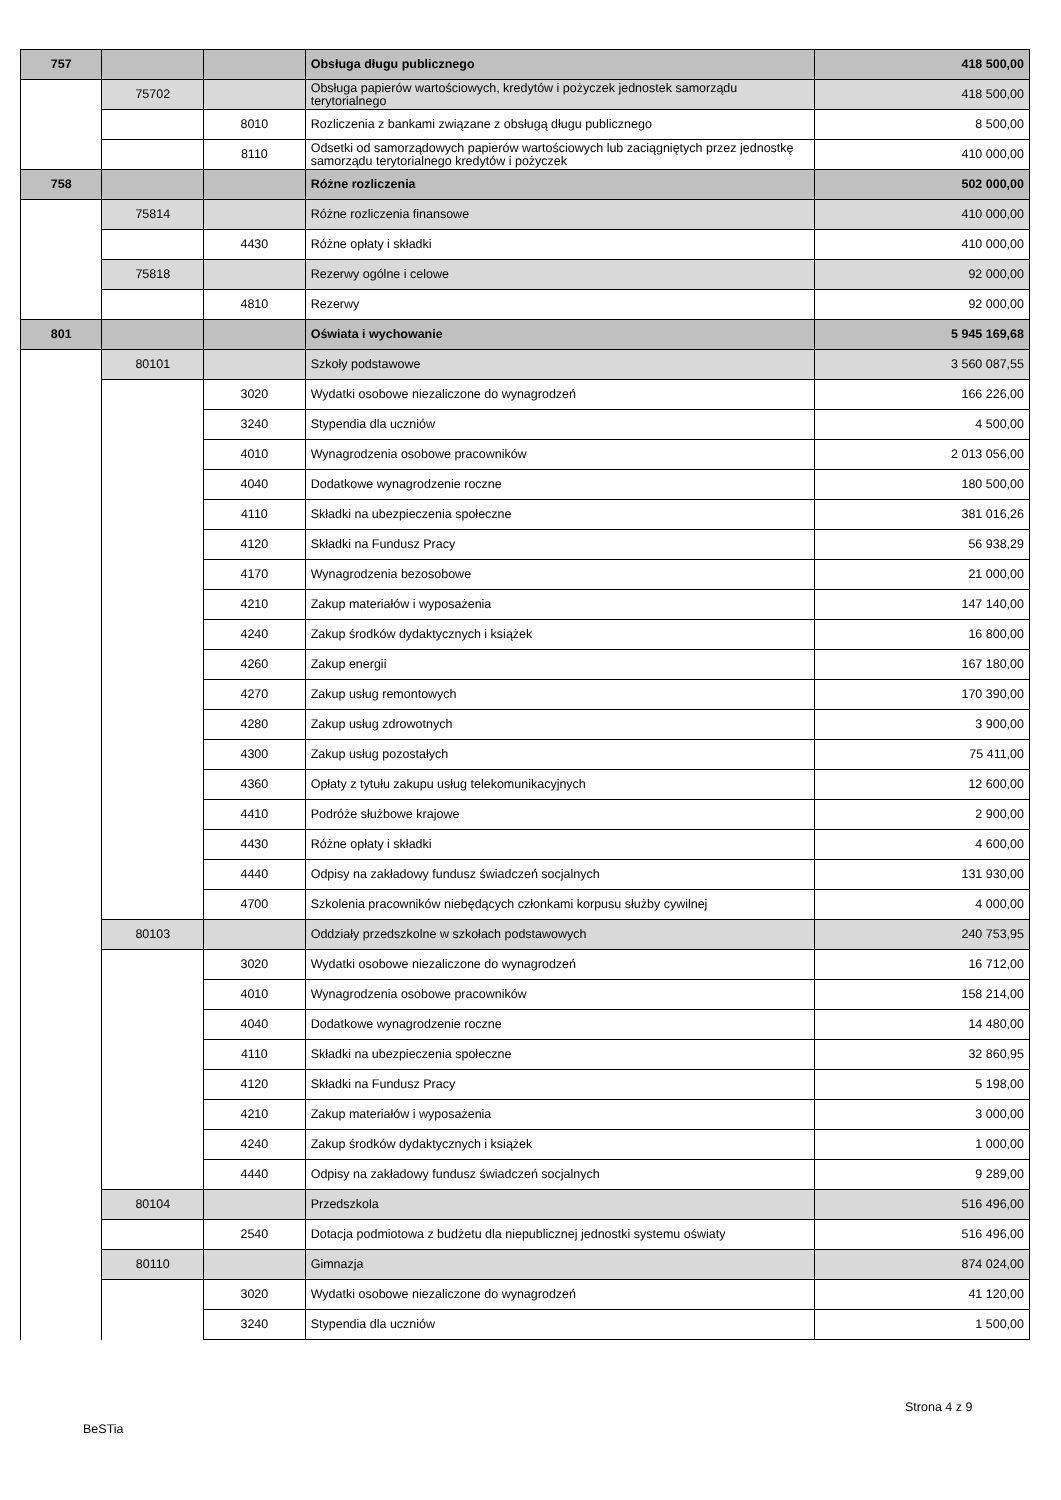| 757 | | | Obsługa długu publicznego | 418 500,00 |
| | 75702 | | Obsługa papierów wartościowych, kredytów i pożyczek jednostek samorządu terytorialnego | 418 500,00 |
| | | 8010 | Rozliczenia z bankami związane z obsługą długu publicznego | 8 500,00 |
| | | 8110 | Odsetki od samorządowych papierów wartościowych lub zaciągniętych przez jednostkę samorządu terytorialnego kredytów i pożyczek | 410 000,00 |
| 758 | | | Różne rozliczenia | 502 000,00 |
| | 75814 | | Różne rozliczenia finansowe | 410 000,00 |
| | | 4430 | Różne opłaty i składki | 410 000,00 |
| | 75818 | | Rezerwy ogólne i celowe | 92 000,00 |
| | | 4810 | Rezerwy | 92 000,00 |
| 801 | | | Oświata i wychowanie | 5 945 169,68 |
| | 80101 | | Szkoły podstawowe | 3 560 087,55 |
| | | 3020 | Wydatki osobowe niezaliczone do wynagrodzeń | 166 226,00 |
| | | 3240 | Stypendia dla uczniów | 4 500,00 |
| | | 4010 | Wynagrodzenia osobowe pracowników | 2 013 056,00 |
| | | 4040 | Dodatkowe wynagrodzenie roczne | 180 500,00 |
| | | 4110 | Składki na ubezpieczenia społeczne | 381 016,26 |
| | | 4120 | Składki na Fundusz Pracy | 56 938,29 |
| | | 4170 | Wynagrodzenia bezosobowe | 21 000,00 |
| | | 4210 | Zakup materiałów i wyposażenia | 147 140,00 |
| | | 4240 | Zakup środków dydaktycznych i książek | 16 800,00 |
| | | 4260 | Zakup energii | 167 180,00 |
| | | 4270 | Zakup usług remontowych | 170 390,00 |
| | | 4280 | Zakup usług zdrowotnych | 3 900,00 |
| | | 4300 | Zakup usług pozostałych | 75 411,00 |
| | | 4360 | Opłaty z tytułu zakupu usług telekomunikacyjnych | 12 600,00 |
| | | 4410 | Podróże służbowe krajowe | 2 900,00 |
| | | 4430 | Różne opłaty i składki | 4 600,00 |
| | | 4440 | Odpisy na zakładowy fundusz świadczeń socjalnych | 131 930,00 |
| | | 4700 | Szkolenia pracowników niebędących członkami korpusu służby cywilnej | 4 000,00 |
| | 80103 | | Oddziały przedszkolne w szkołach podstawowych | 240 753,95 |
| | | 3020 | Wydatki osobowe niezaliczone do wynagrodzeń | 16 712,00 |
| | | 4010 | Wynagrodzenia osobowe pracowników | 158 214,00 |
| | | 4040 | Dodatkowe wynagrodzenie roczne | 14 480,00 |
| | | 4110 | Składki na ubezpieczenia społeczne | 32 860,95 |
| | | 4120 | Składki na Fundusz Pracy | 5 198,00 |
| | | 4210 | Zakup materiałów i wyposażenia | 3 000,00 |
| | | 4240 | Zakup środków dydaktycznych i książek | 1 000,00 |
| | | 4440 | Odpisy na zakładowy fundusz świadczeń socjalnych | 9 289,00 |
| | 80104 | | Przedszkola | 516 496,00 |
| | | 2540 | Dotacja podmiotowa z budżetu dla niepublicznej jednostki systemu oświaty | 516 496,00 |
| | 80110 | | Gimnazja | 874 024,00 |
| | | 3020 | Wydatki osobowe niezaliczone do wynagrodzeń | 41 120,00 |
| | | 3240 | Stypendia dla uczniów | 1 500,00 |
Strona 4 z 9
BeSTia